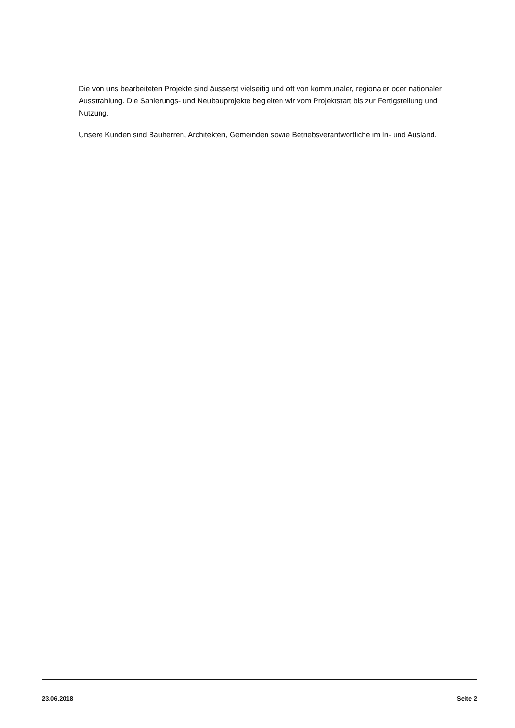Die von uns bearbeiteten Projekte sind äusserst vielseitig und oft von kommunaler, regionaler oder nationaler Ausstrahlung. Die Sanierungs- und Neubauprojekte begleiten wir vom Projektstart bis zur Fertigstellung und Nutzung.
Unsere Kunden sind Bauherren, Architekten, Gemeinden sowie Betriebsverantwortliche im In- und Ausland.
23.06.2018 Seite 2